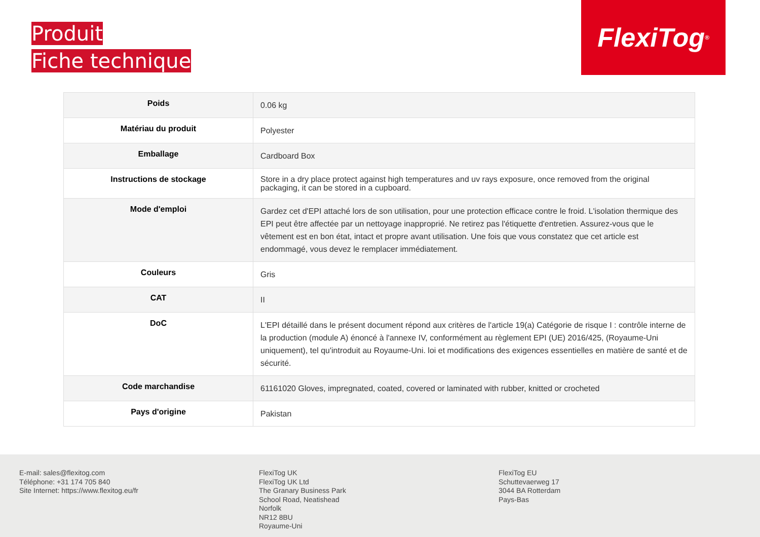Produit
Fiche technique
FlexiTog<sup>®</sup>
| Poids | 0.06 kg |
| Matériau du produit | Polyester |
| Emballage | Cardboard Box |
| Instructions de stockage | Store in a dry place protect against high temperatures and uv rays exposure, once removed from the original packaging, it can be stored in a cupboard. |
| Mode d'emploi | Gardez cet d'EPI attaché lors de son utilisation, pour une protection efficace contre le froid. L'isolation thermique des EPI peut être affectée par un nettoyage inapproprié. Ne retirez pas l'étiquette d'entretien. Assurez-vous que le vêtement est en bon état, intact et propre avant utilisation. Une fois que vous constatez que cet article est endommagé, vous devez le remplacer immédiatement. |
| Couleurs | Gris |
| CAT | II |
| DoC | L'EPI détaillé dans le présent document répond aux critères de l'article 19(a) Catégorie de risque I : contrôle interne de la production (module A) énoncé à l'annexe IV, conformément au règlement EPI (UE) 2016/425, (Royaume-Uni uniquement), tel qu'introduit au Royaume-Uni. loi et modifications des exigences essentielles en matière de santé et de sécurité. |
| Code marchandise | 61161020 Gloves, impregnated, coated, covered or laminated with rubber, knitted or crocheted |
| Pays d'origine | Pakistan |
E-mail: sales@flexitog.com
Téléphone: +31 174 705 840
Site Internet: https://www.flexitog.eu/fr
FlexiTog UK
FlexiTog UK Ltd
The Granary Business Park
School Road, Neatishead
Norfolk
NR12 8BU
Royaume-Uni
FlexiTog EU
Schuttevaerweg 17
3044 BA Rotterdam
Pays-Bas